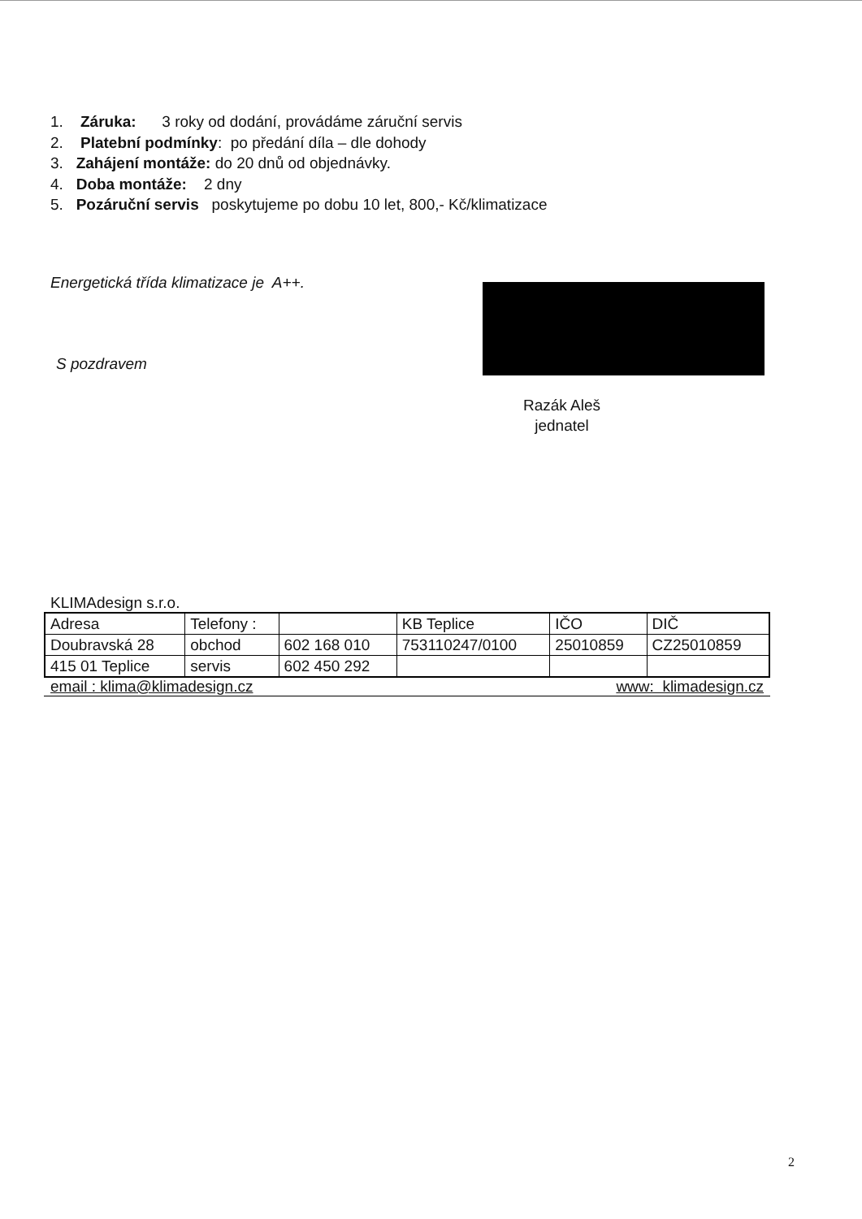1. Záruka: 3 roky od dodání, provádáme záruční servis
2. Platební podmínky: po předání díla – dle dohody
3. Zahájení montáže: do 20 dnů od objednávky.
4. Doba montáže: 2 dny
5. Pozáruční servis poskytujeme po dobu 10 let, 800,- Kč/klimatizace
Energetická třída klimatizace je A++.
S pozdravem
Razák Aleš
jednatel
KLIMAdesign s.r.o.
| Adresa | Telefony : | | KB Teplice | IČO | DIČ |
| Doubravská 28 | obchod | 602 168 010 | 753110247/0100 | 25010859 | CZ25010859 |
| 415 01 Teplice | servis | 602 450 292 | | | |
email : klima@klimadesign.cz www: klimadesign.cz
2